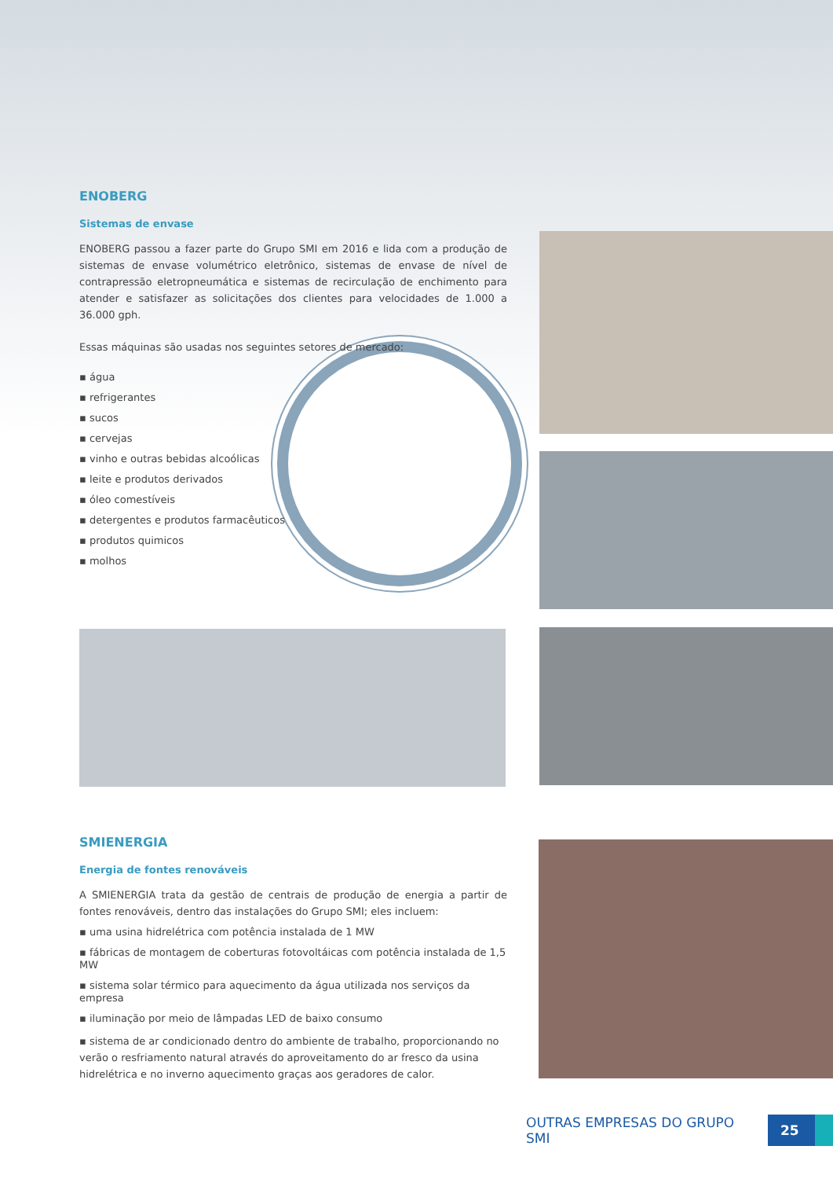ENOBERG
Sistemas de envase
ENOBERG passou a fazer parte do Grupo SMI em 2016 e lida com a produção de sistemas de envase volumétrico eletrônico, sistemas de envase de nível de contrapressão eletropneumática e sistemas de recirculação de enchimento para atender e satisfazer as solicitações dos clientes para velocidades de 1.000 a 36.000 gph.
Essas máquinas são usadas nos seguintes setores de mercado:
▪ água
▪ refrigerantes
▪ sucos
▪ cervejas
▪ vinho e outras bebidas alcoólicas
▪ leite e produtos derivados
▪ óleo comestíveis
▪ detergentes e produtos farmacêuticos
▪ produtos quimicos
▪ molhos
SMIENERGIA
Energia de fontes renováveis
A SMIENERGIA trata da gestão de centrais de produção de energia a partir de fontes renováveis, dentro das instalações do Grupo SMI; eles incluem:
▪ uma usina hidrelétrica com potência instalada de 1 MW
▪ fábricas de montagem de coberturas fotovoltáicas com potência instalada de 1,5 MW
▪ sistema solar térmico para aquecimento da água utilizada nos serviços da empresa
▪ iluminação por meio de lâmpadas LED de baixo consumo
▪ sistema de ar condicionado dentro do ambiente de trabalho, proporcionando no verão o resfriamento natural através do aproveitamento do ar fresco da usina hidrelétrica e no inverno aquecimento graças aos geradores de calor.
OUTRAS EMPRESAS DO GRUPO SMI
25